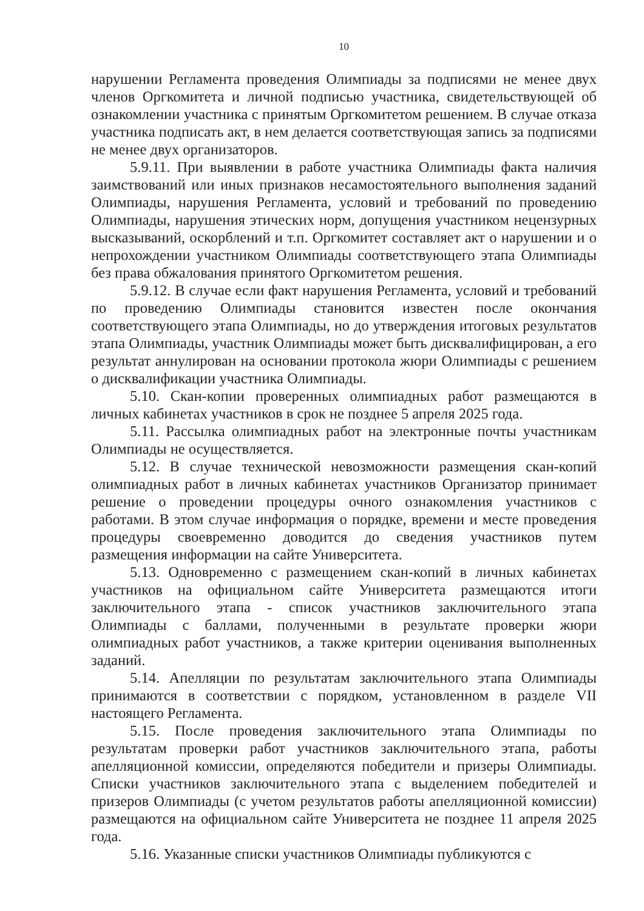10
нарушении Регламента проведения Олимпиады за подписями не менее двух членов Оргкомитета и личной подписью участника, свидетельствующей об ознакомлении участника с принятым Оргкомитетом решением. В случае отказа участника подписать акт, в нем делается соответствующая запись за подписями не менее двух организаторов.
5.9.11. При выявлении в работе участника Олимпиады факта наличия заимствований или иных признаков несамостоятельного выполнения заданий Олимпиады, нарушения Регламента, условий и требований по проведению Олимпиады, нарушения этических норм, допущения участником нецензурных высказываний, оскорблений и т.п. Оргкомитет составляет акт о нарушении и о непрохождении участником Олимпиады соответствующего этапа Олимпиады без права обжалования принятого Оргкомитетом решения.
5.9.12. В случае если факт нарушения Регламента, условий и требований по проведению Олимпиады становится известен после окончания соответствующего этапа Олимпиады, но до утверждения итоговых результатов этапа Олимпиады, участник Олимпиады может быть дисквалифицирован, а его результат аннулирован на основании протокола жюри Олимпиады с решением о дисквалификации участника Олимпиады.
5.10. Скан-копии проверенных олимпиадных работ размещаются в личных кабинетах участников в срок не позднее 5 апреля 2025 года.
5.11. Рассылка олимпиадных работ на электронные почты участникам Олимпиады не осуществляется.
5.12. В случае технической невозможности размещения скан-копий олимпиадных работ в личных кабинетах участников Организатор принимает решение о проведении процедуры очного ознакомления участников с работами. В этом случае информация о порядке, времени и месте проведения процедуры своевременно доводится до сведения участников путем размещения информации на сайте Университета.
5.13. Одновременно с размещением скан-копий в личных кабинетах участников на официальном сайте Университета размещаются итоги заключительного этапа - список участников заключительного этапа Олимпиады с баллами, полученными в результате проверки жюри олимпиадных работ участников, а также критерии оценивания выполненных заданий.
5.14. Апелляции по результатам заключительного этапа Олимпиады принимаются в соответствии с порядком, установленном в разделе VII настоящего Регламента.
5.15. После проведения заключительного этапа Олимпиады по результатам проверки работ участников заключительного этапа, работы апелляционной комиссии, определяются победители и призеры Олимпиады. Списки участников заключительного этапа с выделением победителей и призеров Олимпиады (с учетом результатов работы апелляционной комиссии) размещаются на официальном сайте Университета не позднее 11 апреля 2025 года.
5.16. Указанные списки участников Олимпиады публикуются с